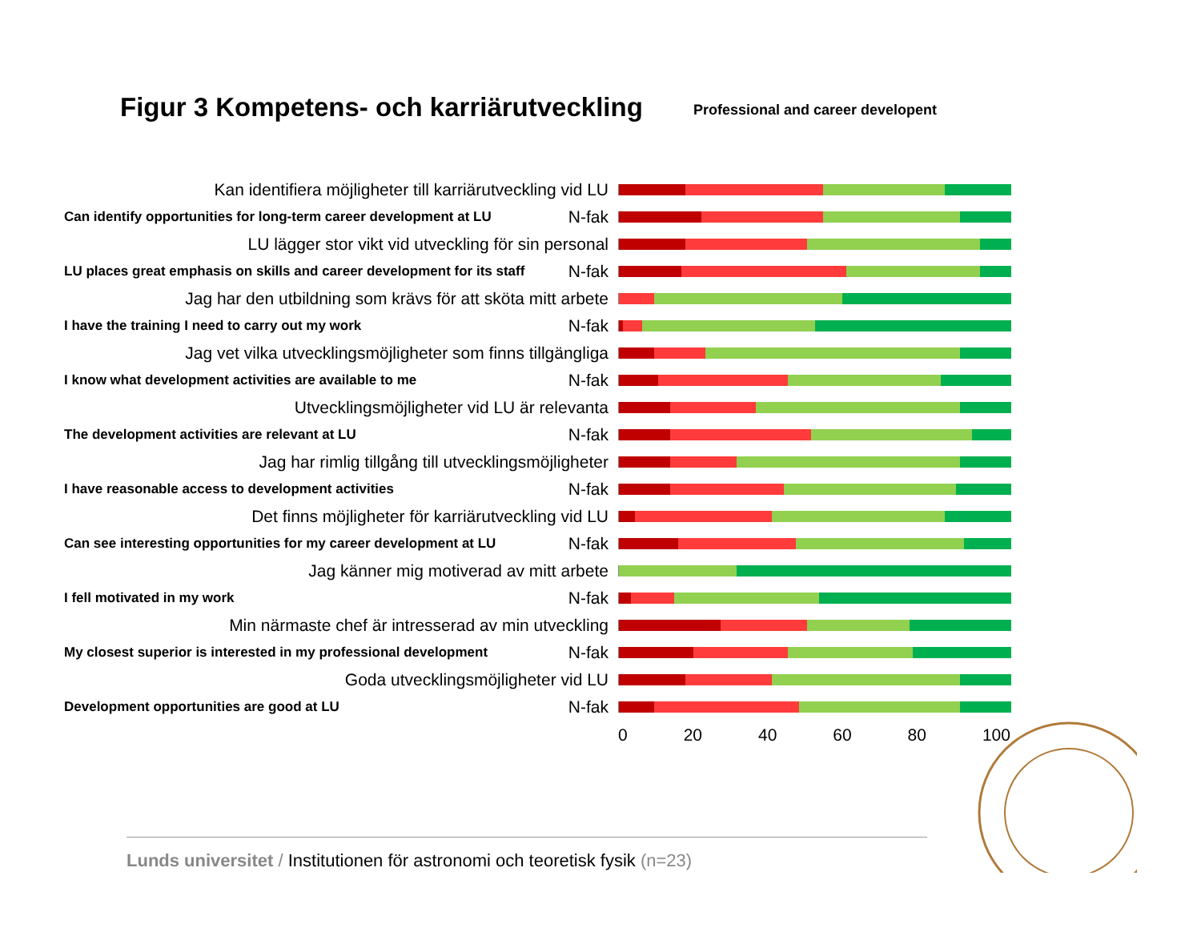Figur 3 Kompetens- och karriärutveckling
Professional and career developent
Kan identifiera möjligheter till karriärutveckling vid LU
Can identify opportunities for long-term career development at LU N-fak
LU lägger stor vikt vid utveckling för sin personal
LU places great emphasis on skills and career development for its staff N-fak
Jag har den utbildning som krävs för att sköta mitt arbete
I have the training I need to carry out my work N-fak
Jag vet vilka utvecklingsmöjligheter som finns tillgängliga
I know what development activities are available to me N-fak
Utvecklingsmöjligheter vid LU är relevanta
The development activities are relevant at LU N-fak
Jag har rimlig tillgång till utvecklingsmöjligheter
I have reasonable access to development activities N-fak
Det finns möjligheter för karriärutveckling vid LU
Can see interesting opportunities for my career development at LU N-fak
Jag känner mig motiverad av mitt arbete
I fell motivated in my work N-fak
Min närmaste chef är intresserad av min utveckling
My closest superior is interested in my professional development N-fak
Goda utvecklingsmöjligheter vid LU
Development opportunities are good at LU N-fak
0 20 40 60 80 100
Lunds universitet / Institutionen för astronomi och teoretisk fysik (n=23)